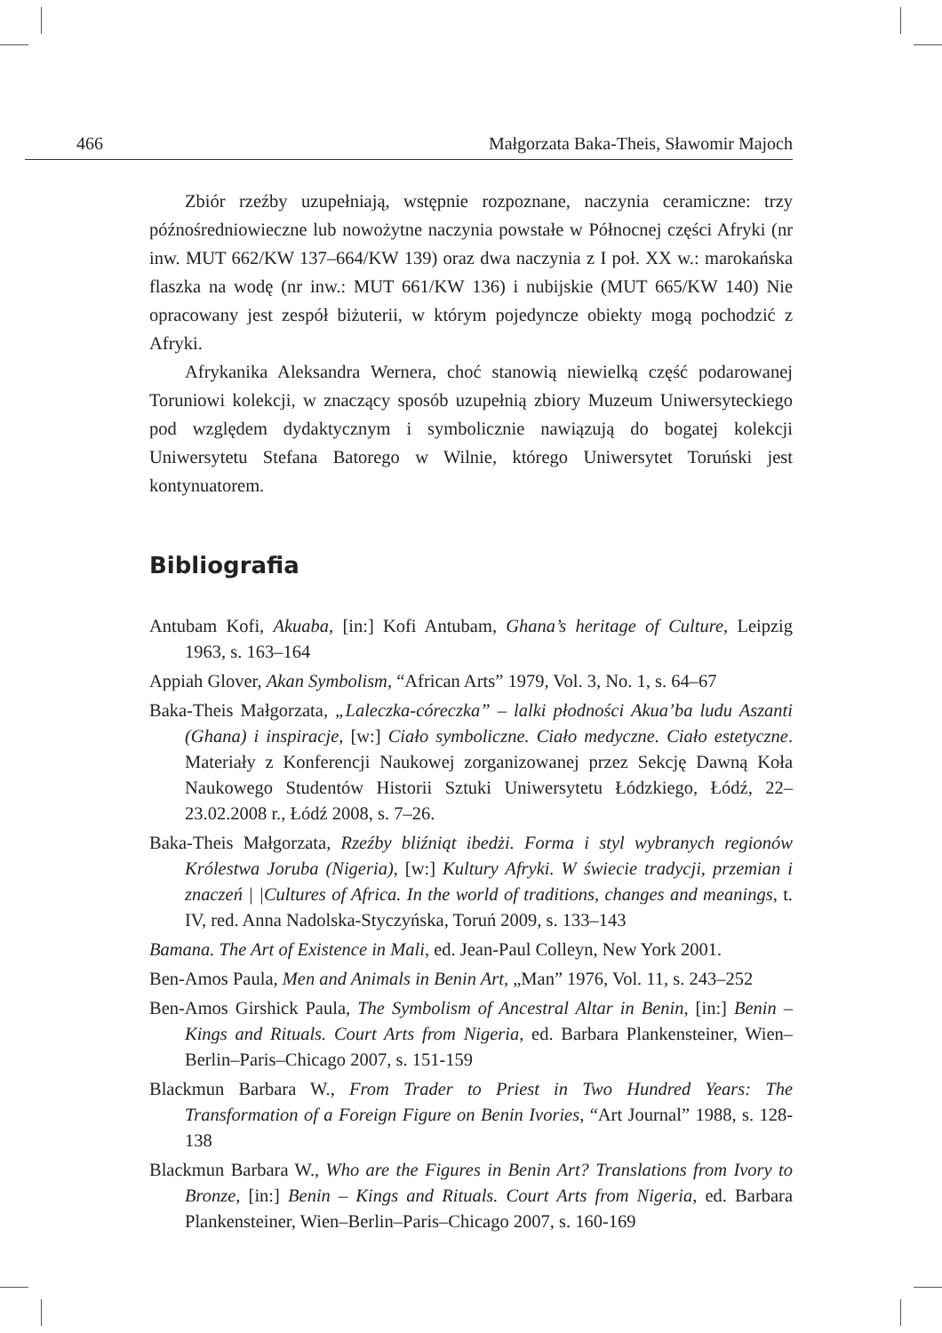466 Małgorzata Baka-Theis, Sławomir Majoch
Zbiór rzeźby uzupełniają, wstępnie rozpoznane, naczynia ceramiczne: trzy późnośredniowieczne lub nowożytne naczynia powstałe w Północnej części Afryki (nr inw. MUT 662/KW 137–664/KW 139) oraz dwa naczynia z I poł. XX w.: marokańska flaszka na wodę (nr inw.: MUT 661/KW 136) i nubijskie (MUT 665/KW 140) Nie opracowany jest zespół biżuterii, w którym pojedyncze obiekty mogą pochodzić z Afryki.
Afrykanika Aleksandra Wernera, choć stanowią niewielką część podarowanej Toruniowi kolekcji, w znaczący sposób uzupełnią zbiory Muzeum Uniwersyteckiego pod względem dydaktycznym i symbolicznie nawiązują do bogatej kolekcji Uniwersytetu Stefana Batorego w Wilnie, którego Uniwersytet Toruński jest kontynuatorem.
Bibliografia
Antubam Kofi, Akuaba, [in:] Kofi Antubam, Ghana’s heritage of Culture, Leipzig 1963, s. 163–164
Appiah Glover, Akan Symbolism, “African Arts” 1979, Vol. 3, No. 1, s. 64–67
Baka-Theis Małgorzata, „Laleczka-córeczka” – lalki płodności Akua’ba ludu Aszanti (Ghana) i inspiracje, [w:] Ciało symboliczne. Ciało medyczne. Ciało estetyczne. Materiały z Konferencji Naukowej zorganizowanej przez Sekcję Dawną Koła Naukowego Studentów Historii Sztuki Uniwersytetu Łódzkiego, Łódź, 22–23.02.2008 r., Łódź 2008, s. 7–26.
Baka-Theis Małgorzata, Rzeźby bliźniąt ibedżi. Forma i styl wybranych regionów Królestwa Joruba (Nigeria), [w:] Kultury Afryki. W świecie tradycji, przemian i znaczeń | |Cultures of Africa. In the world of traditions, changes and meanings, t. IV, red. Anna Nadolska-Styczyńska, Toruń 2009, s. 133–143
Bamana. The Art of Existence in Mali, ed. Jean-Paul Colleyn, New York 2001.
Ben-Amos Paula, Men and Animals in Benin Art, „Man” 1976, Vol. 11, s. 243–252
Ben-Amos Girshick Paula, The Symbolism of Ancestral Altar in Benin, [in:] Benin – Kings and Rituals. Court Arts from Nigeria, ed. Barbara Plankensteiner, Wien–Berlin–Paris–Chicago 2007, s. 151-159
Blackmun Barbara W., From Trader to Priest in Two Hundred Years: The Transformation of a Foreign Figure on Benin Ivories, “Art Journal” 1988, s. 128-138
Blackmun Barbara W., Who are the Figures in Benin Art? Translations from Ivory to Bronze, [in:] Benin – Kings and Rituals. Court Arts from Nigeria, ed. Barbara Plankensteiner, Wien–Berlin–Paris–Chicago 2007, s. 160-169